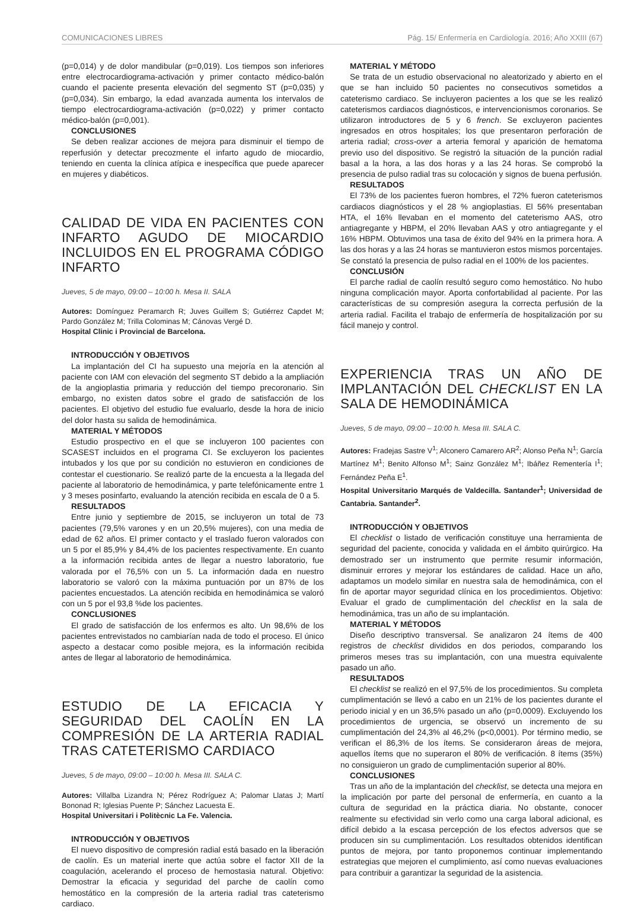COMUNICACIONES LIBRES Pág. 15/ Enfermería en Cardiología. 2016; Año XXIII (67)
(p=0,014) y de dolor mandibular (p=0,019). Los tiempos son inferiores entre electrocardiograma-activación y primer contacto médico-balón cuando el paciente presenta elevación del segmento ST (p=0,035) y (p=0,034). Sin embargo, la edad avanzada aumenta los intervalos de tiempo electrocardiograma-activación (p=0,022) y primer contacto médico-balón (p=0,001).
CONCLUSIONES
Se deben realizar acciones de mejora para disminuir el tiempo de reperfusión y detectar precozmente el infarto agudo de miocardio, teniendo en cuenta la clínica atípica e inespecífica que puede aparecer en mujeres y diabéticos.
CALIDAD DE VIDA EN PACIENTES CON INFARTO AGUDO DE MIOCARDIO INCLUIDOS EN EL PROGRAMA CÓDIGO INFARTO
Jueves, 5 de mayo, 09:00 – 10:00 h. Mesa II. SALA
Autores: Domínguez Peramarch R; Juves Guillem S; Gutiérrez Capdet M; Pardo González M; Trilla Colominas M; Cánovas Vergé D.
Hospital Clinic i Provincial de Barcelona.
INTRODUCCIÓN Y OBJETIVOS
La implantación del CI ha supuesto una mejoría en la atención al paciente con IAM con elevación del segmento ST debido a la ampliación de la angioplastia primaria y reducción del tiempo precoronario. Sin embargo, no existen datos sobre el grado de satisfacción de los pacientes. El objetivo del estudio fue evaluarlo, desde la hora de inicio del dolor hasta su salida de hemodinámica.
MATERIAL Y MÉTODOS
Estudio prospectivo en el que se incluyeron 100 pacientes con SCASEST incluidos en el programa CI. Se excluyeron los pacientes intubados y los que por su condición no estuvieron en condiciones de contestar el cuestionario. Se realizó parte de la encuesta a la llegada del paciente al laboratorio de hemodinámica, y parte telefónicamente entre 1 y 3 meses posinfarto, evaluando la atención recibida en escala de 0 a 5.
RESULTADOS
Entre junio y septiembre de 2015, se incluyeron un total de 73 pacientes (79,5% varones y en un 20,5% mujeres), con una media de edad de 62 años. El primer contacto y el traslado fueron valorados con un 5 por el 85,9% y 84,4% de los pacientes respectivamente. En cuanto a la información recibida antes de llegar a nuestro laboratorio, fue valorada por el 76,5% con un 5. La información dada en nuestro laboratorio se valoró con la máxima puntuación por un 87% de los pacientes encuestados. La atención recibida en hemodinámica se valoró con un 5 por el 93,8 %de los pacientes.
CONCLUSIONES
El grado de satisfacción de los enfermos es alto. Un 98,6% de los pacientes entrevistados no cambiarían nada de todo el proceso. El único aspecto a destacar como posible mejora, es la información recibida antes de llegar al laboratorio de hemodinámica.
ESTUDIO DE LA EFICACIA Y SEGURIDAD DEL CAOLÍN EN LA COMPRESIÓN DE LA ARTERIA RADIAL TRAS CATETERISMO CARDIACO
Jueves, 5 de mayo, 09:00 – 10:00 h. Mesa III. SALA C.
Autores: Villalba Lizandra N; Pérez Rodríguez A; Palomar Llatas J; Martí Bononad R; Iglesias Puente P; Sánchez Lacuesta E.
Hospital Universitari i Politècnic La Fe. Valencia.
INTRODUCCIÓN Y OBJETIVOS
El nuevo dispositivo de compresión radial está basado en la liberación de caolín. Es un material inerte que actúa sobre el factor XII de la coagulación, acelerando el proceso de hemostasia natural. Objetivo: Demostrar la eficacia y seguridad del parche de caolín como hemostático en la compresión de la arteria radial tras cateterismo cardiaco.
MATERIAL Y MÉTODO
Se trata de un estudio observacional no aleatorizado y abierto en el que se han incluido 50 pacientes no consecutivos sometidos a cateterismo cardiaco. Se incluyeron pacientes a los que se les realizó cateterismos cardiacos diagnósticos, e intervencionismos coronarios. Se utilizaron introductores de 5 y 6 french. Se excluyeron pacientes ingresados en otros hospitales; los que presentaron perforación de arteria radial; cross-over a arteria femoral y aparición de hematoma previo uso del dispositivo. Se registró la situación de la punción radial basal a la hora, a las dos horas y a las 24 horas. Se comprobó la presencia de pulso radial tras su colocación y signos de buena perfusión.
RESULTADOS
El 73% de los pacientes fueron hombres, el 72% fueron cateterismos cardiacos diagnósticos y el 28 % angioplastias. El 56% presentaban HTA, el 16% llevaban en el momento del cateterismo AAS, otro antiagregante y HBPM, el 20% llevaban AAS y otro antiagregante y el 16% HBPM. Obtuvimos una tasa de éxito del 94% en la primera hora. A las dos horas y a las 24 horas se mantuvieron estos mismos porcentajes. Se constató la presencia de pulso radial en el 100% de los pacientes.
CONCLUSIÓN
El parche radial de caolín resultó seguro como hemostático. No hubo ninguna complicación mayor. Aporta confortabilidad al paciente. Por las características de su compresión asegura la correcta perfusión de la arteria radial. Facilita el trabajo de enfermería de hospitalización por su fácil manejo y control.
EXPERIENCIA TRAS UN AÑO DE IMPLANTACIÓN DEL CHECKLIST EN LA SALA DE HEMODINÁMICA
Jueves, 5 de mayo, 09:00 – 10:00 h. Mesa III. SALA C.
Autores: Fradejas Sastre V<sup>1</sup>; Alconero Camarero AR<sup>2</sup>; Alonso Peña N<sup>1</sup>; García Martínez M<sup>1</sup>; Benito Alfonso M<sup>1</sup>; Sainz González M<sup>1</sup>; Ibáñez Rementería I<sup>1</sup>; Fernández Peña E<sup>1</sup>.
Hospital Universitario Marqués de Valdecilla. Santander<sup>1</sup>; Universidad de Cantabria. Santander<sup>2</sup>.
INTRODUCCIÓN Y OBJETIVOS
El checklist o listado de verificación constituye una herramienta de seguridad del paciente, conocida y validada en el ámbito quirúrgico. Ha demostrado ser un instrumento que permite resumir información, disminuir errores y mejorar los estándares de calidad. Hace un año, adaptamos un modelo similar en nuestra sala de hemodinámica, con el fin de aportar mayor seguridad clínica en los procedimientos. Objetivo: Evaluar el grado de cumplimentación del checklist en la sala de hemodinámica, tras un año de su implantación.
MATERIAL Y MÉTODOS
Diseño descriptivo transversal. Se analizaron 24 ítems de 400 registros de checklist divididos en dos periodos, comparando los primeros meses tras su implantación, con una muestra equivalente pasado un año.
RESULTADOS
El checklist se realizó en el 97,5% de los procedimientos. Su completa cumplimentación se llevó a cabo en un 21% de los pacientes durante el periodo inicial y en un 36,5% pasado un año (p=0,0009). Excluyendo los procedimientos de urgencia, se observó un incremento de su cumplimentación del 24,3% al 46,2% (p<0,0001). Por término medio, se verifican el 86,3% de los ítems. Se consideraron áreas de mejora, aquellos ítems que no superaron el 80% de verificación. 8 ítems (35%) no consiguieron un grado de cumplimentación superior al 80%.
CONCLUSIONES
Tras un año de la implantación del checklist, se detecta una mejora en la implicación por parte del personal de enfermería, en cuanto a la cultura de seguridad en la práctica diaria. No obstante, conocer realmente su efectividad sin verlo como una carga laboral adicional, es difícil debido a la escasa percepción de los efectos adversos que se producen sin su cumplimentación. Los resultados obtenidos identifican puntos de mejora, por tanto proponemos continuar implementando estrategias que mejoren el cumplimiento, así como nuevas evaluaciones para contribuir a garantizar la seguridad de la asistencia.